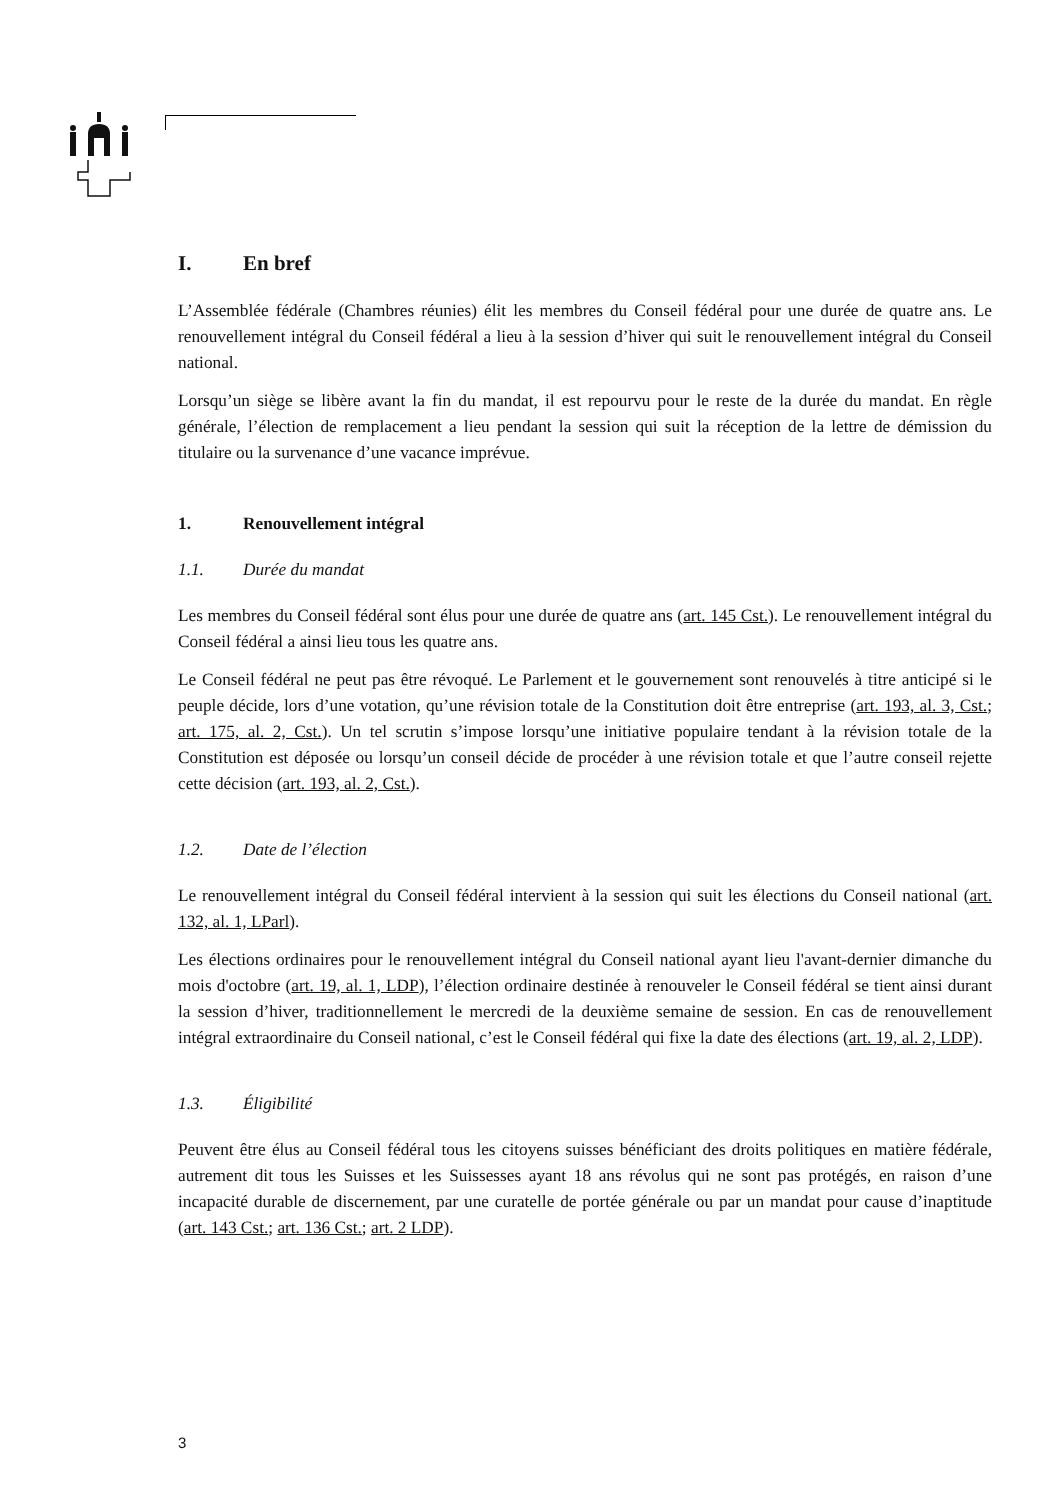I. En bref
L’Assemblée fédérale (Chambres réunies) élit les membres du Conseil fédéral pour une durée de quatre ans. Le renouvellement intégral du Conseil fédéral a lieu à la session d’hiver qui suit le renouvellement intégral du Conseil national.
Lorsqu’un siège se libère avant la fin du mandat, il est repourvu pour le reste de la durée du mandat. En règle générale, l’élection de remplacement a lieu pendant la session qui suit la réception de la lettre de démission du titulaire ou la survenance d’une vacance imprévue.
1. Renouvellement intégral
1.1. Durée du mandat
Les membres du Conseil fédéral sont élus pour une durée de quatre ans (art. 145 Cst.). Le renouvellement intégral du Conseil fédéral a ainsi lieu tous les quatre ans.
Le Conseil fédéral ne peut pas être révoqué. Le Parlement et le gouvernement sont renouvelés à titre anticipé si le peuple décide, lors d’une votation, qu’une révision totale de la Constitution doit être entreprise (art. 193, al. 3, Cst.; art. 175, al. 2, Cst.). Un tel scrutin s’impose lorsqu’une initiative populaire tendant à la révision totale de la Constitution est déposée ou lorsqu’un conseil décide de procéder à une révision totale et que l’autre conseil rejette cette décision (art. 193, al. 2, Cst.).
1.2. Date de l’élection
Le renouvellement intégral du Conseil fédéral intervient à la session qui suit les élections du Conseil national (art. 132, al. 1, LParl).
Les élections ordinaires pour le renouvellement intégral du Conseil national ayant lieu l'avant-dernier dimanche du mois d'octobre (art. 19, al. 1, LDP), l’élection ordinaire destinée à renouveler le Conseil fédéral se tient ainsi durant la session d’hiver, traditionnellement le mercredi de la deuxième semaine de session. En cas de renouvellement intégral extraordinaire du Conseil national, c’est le Conseil fédéral qui fixe la date des élections (art. 19, al. 2, LDP).
1.3. Éligibilité
Peuvent être élus au Conseil fédéral tous les citoyens suisses bénéficiant des droits politiques en matière fédérale, autrement dit tous les Suisses et les Suissesses ayant 18 ans révolus qui ne sont pas protégés, en raison d’une incapacité durable de discernement, par une curatelle de portée générale ou par un mandat pour cause d’inaptitude (art. 143 Cst.; art. 136 Cst.; art. 2 LDP).
3